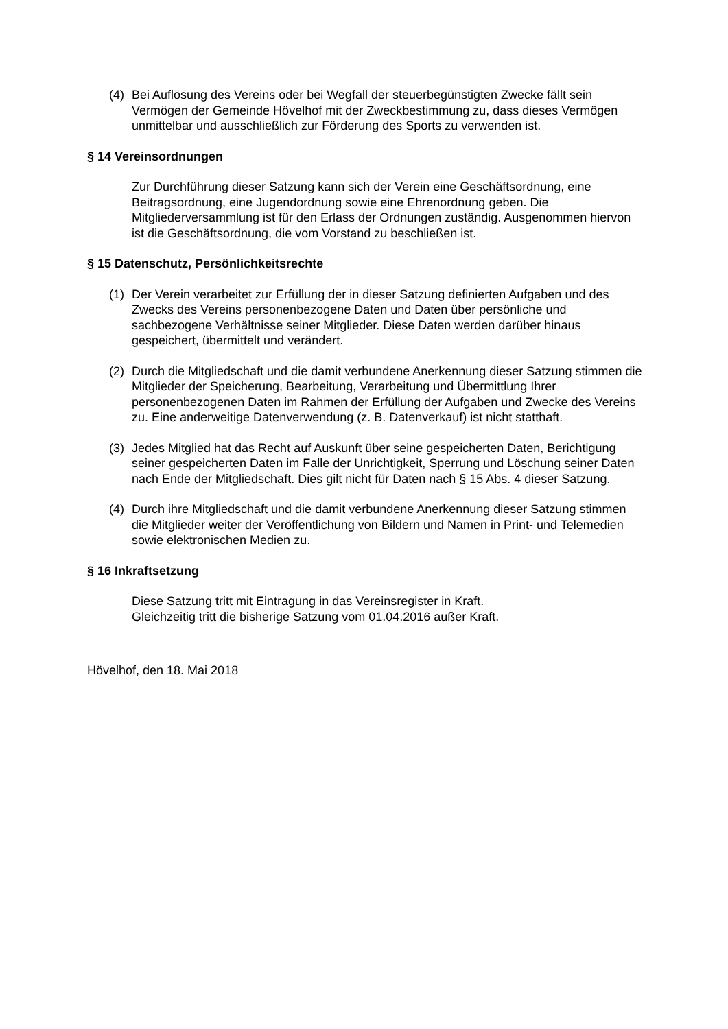(4) Bei Auflösung des Vereins oder bei Wegfall der steuerbegünstigten Zwecke fällt sein Vermögen der Gemeinde Hövelhof mit der Zweckbestimmung zu, dass dieses Vermögen unmittelbar und ausschließlich zur Förderung des Sports zu verwenden ist.
§ 14 Vereinsordnungen
Zur Durchführung dieser Satzung kann sich der Verein eine Geschäftsordnung, eine Beitragsordnung, eine Jugendordnung sowie eine Ehrenordnung geben. Die Mitgliederversammlung ist für den Erlass der Ordnungen zuständig. Ausgenommen hiervon ist die Geschäftsordnung, die vom Vorstand zu beschließen ist.
§ 15 Datenschutz, Persönlichkeitsrechte
(1) Der Verein verarbeitet zur Erfüllung der in dieser Satzung definierten Aufgaben und des Zwecks des Vereins personenbezogene Daten und Daten über persönliche und sachbezogene Verhältnisse seiner Mitglieder. Diese Daten werden darüber hinaus gespeichert, übermittelt und verändert.
(2) Durch die Mitgliedschaft und die damit verbundene Anerkennung dieser Satzung stimmen die Mitglieder der Speicherung, Bearbeitung, Verarbeitung und Übermittlung Ihrer personenbezogenen Daten im Rahmen der Erfüllung der Aufgaben und Zwecke des Vereins zu. Eine anderweitige Datenverwendung (z. B. Datenverkauf) ist nicht statthaft.
(3) Jedes Mitglied hat das Recht auf Auskunft über seine gespeicherten Daten, Berichtigung seiner gespeicherten Daten im Falle der Unrichtigkeit, Sperrung und Löschung seiner Daten nach Ende der Mitgliedschaft. Dies gilt nicht für Daten nach § 15 Abs. 4 dieser Satzung.
(4) Durch ihre Mitgliedschaft und die damit verbundene Anerkennung dieser Satzung stimmen die Mitglieder weiter der Veröffentlichung von Bildern und Namen in Print- und Telemedien sowie elektronischen Medien zu.
§ 16 Inkraftsetzung
Diese Satzung tritt mit Eintragung in das Vereinsregister in Kraft.
Gleichzeitig tritt die bisherige Satzung vom 01.04.2016 außer Kraft.
Hövelhof, den 18. Mai 2018